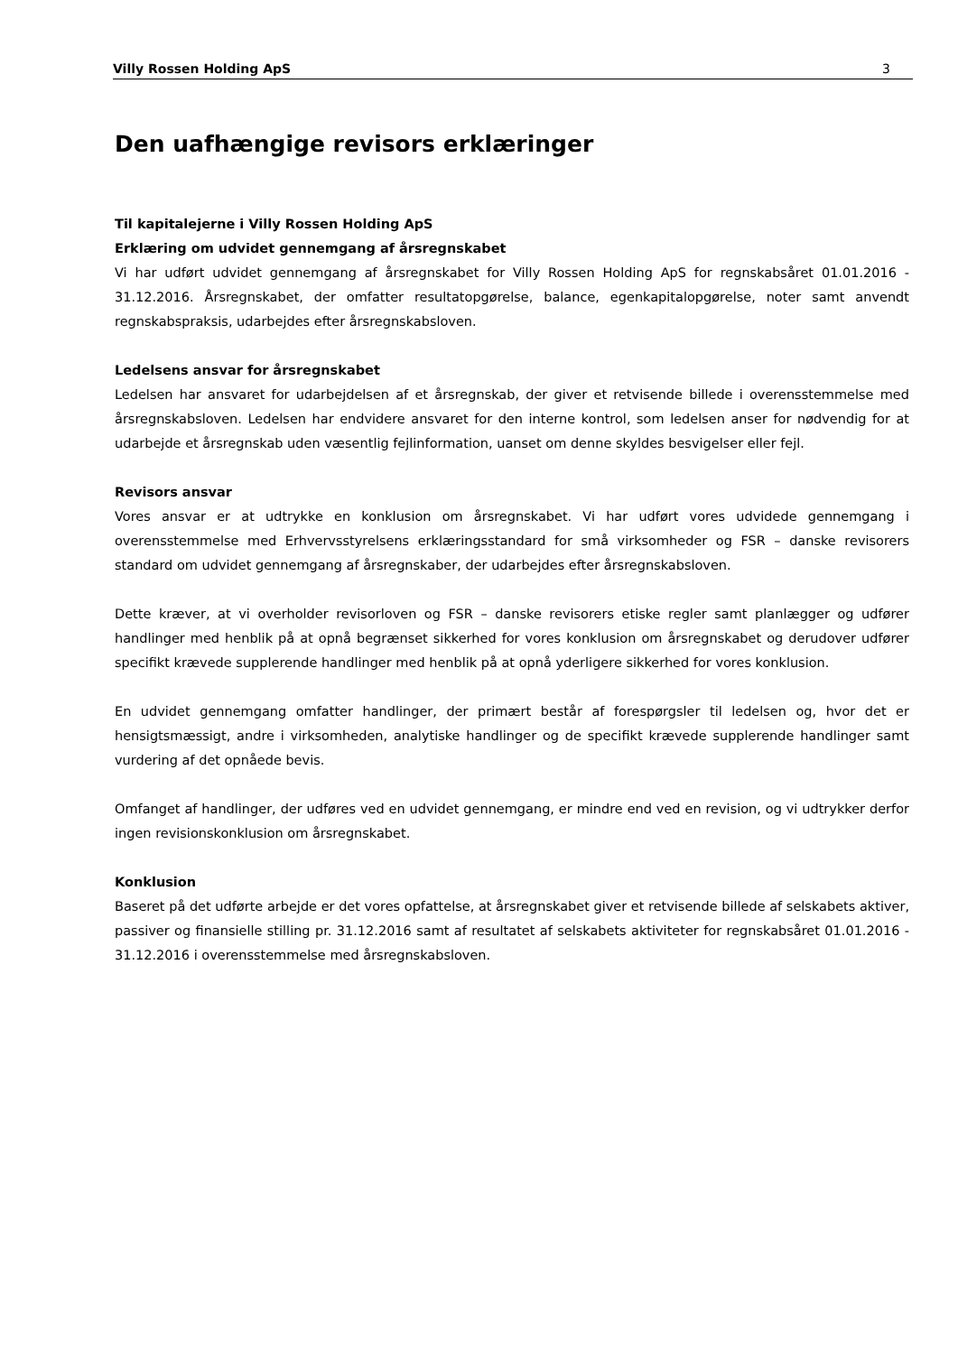Villy Rossen Holding ApS 3
Den uafhængige revisors erklæringer
Til kapitalejerne i Villy Rossen Holding ApS
Erklæring om udvidet gennemgang af årsregnskabet
Vi har udført udvidet gennemgang af årsregnskabet for Villy Rossen Holding ApS for regnskabsåret 01.01.2016 - 31.12.2016. Årsregnskabet, der omfatter resultatopgørelse, balance, egenkapitalopgørelse, noter samt anvendt regnskabspraksis, udarbejdes efter årsregnskabsloven.
Ledelsens ansvar for årsregnskabet
Ledelsen har ansvaret for udarbejdelsen af et årsregnskab, der giver et retvisende billede i overensstemmelse med årsregnskabsloven. Ledelsen har endvidere ansvaret for den interne kontrol, som ledelsen anser for nødvendig for at udarbejde et årsregnskab uden væsentlig fejlinformation, uanset om denne skyldes besvigelser eller fejl.
Revisors ansvar
Vores ansvar er at udtrykke en konklusion om årsregnskabet. Vi har udført vores udvidede gennemgang i overensstemmelse med Erhvervsstyrelsens erklæringsstandard for små virksomheder og FSR – danske revisorers standard om udvidet gennemgang af årsregnskaber, der udarbejdes efter årsregnskabsloven.
Dette kræver, at vi overholder revisorloven og FSR – danske revisorers etiske regler samt planlægger og udfører handlinger med henblik på at opnå begrænset sikkerhed for vores konklusion om årsregnskabet og derudover udfører specifikt krævede supplerende handlinger med henblik på at opnå yderligere sikkerhed for vores konklusion.
En udvidet gennemgang omfatter handlinger, der primært består af forespørgsler til ledelsen og, hvor det er hensigtsmæssigt, andre i virksomheden, analytiske handlinger og de specifikt krævede supplerende handlinger samt vurdering af det opnåede bevis.
Omfanget af handlinger, der udføres ved en udvidet gennemgang, er mindre end ved en revision, og vi udtrykker derfor ingen revisionskonklusion om årsregnskabet.
Konklusion
Baseret på det udførte arbejde er det vores opfattelse, at årsregnskabet giver et retvisende billede af selskabets aktiver, passiver og finansielle stilling pr. 31.12.2016 samt af resultatet af selskabets aktiviteter for regnskabsåret 01.01.2016 - 31.12.2016 i overensstemmelse med årsregnskabsloven.